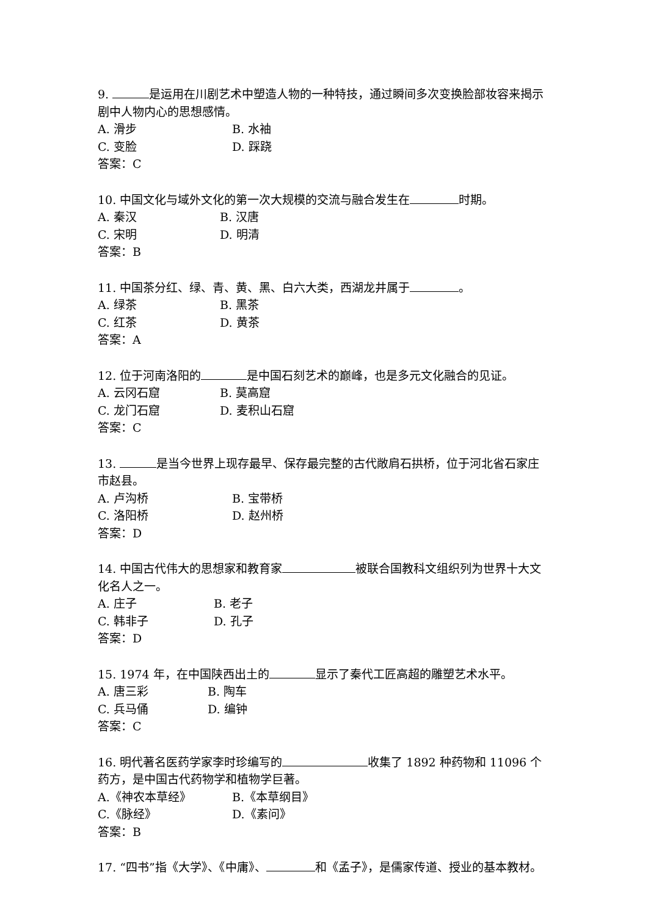9. 是运用在川剧艺术中塑造人物的一种特技，通过瞬间多次变换脸部妆容来揭示剧中人物内心的思想感情。
A. 滑步 B. 水袖
C. 变脸 D. 踩跷
答案：C
10. 中国文化与域外文化的第一次大规模的交流与融合发生在 时期。
A. 秦汉 B. 汉唐
C. 宋明 D. 明清
答案：B
11. 中国茶分红、绿、青、黄、黑、白六大类，西湖龙井属于 。
A. 绿茶 B. 黑茶
C. 红茶 D. 黄茶
答案：A
12. 位于河南洛阳的 是中国石刻艺术的巅峰，也是多元文化融合的见证。
A. 云冈石窟 B. 莫高窟
C. 龙门石窟 D. 麦积山石窟
答案：C
13. 是当今世界上现存最早、保存最完整的古代敞肩石拱桥，位于河北省石家庄市赵县。
A. 卢沟桥 B. 宝带桥
C. 洛阳桥 D. 赵州桥
答案：D
14. 中国古代伟大的思想家和教育家 被联合国教科文组织列为世界十大文化名人之一。
A. 庄子 B. 老子
C. 韩非子 D. 孔子
答案：D
15. 1974 年，在中国陕西出土的 显示了秦代工匠高超的雕塑艺术水平。
A. 唐三彩 B. 陶车
C. 兵马俑 D. 编钟
答案：C
16. 明代著名医药学家李时珍编写的 收集了 1892 种药物和 11096 个药方，是中国古代药物学和植物学巨著。
A.《神农本草经》 B.《本草纲目》
C.《脉经》 D.《素问》
答案：B
17. “四书”指《大学》、《中庸》、 和《孟子》，是儒家传道、授业的基本教材。